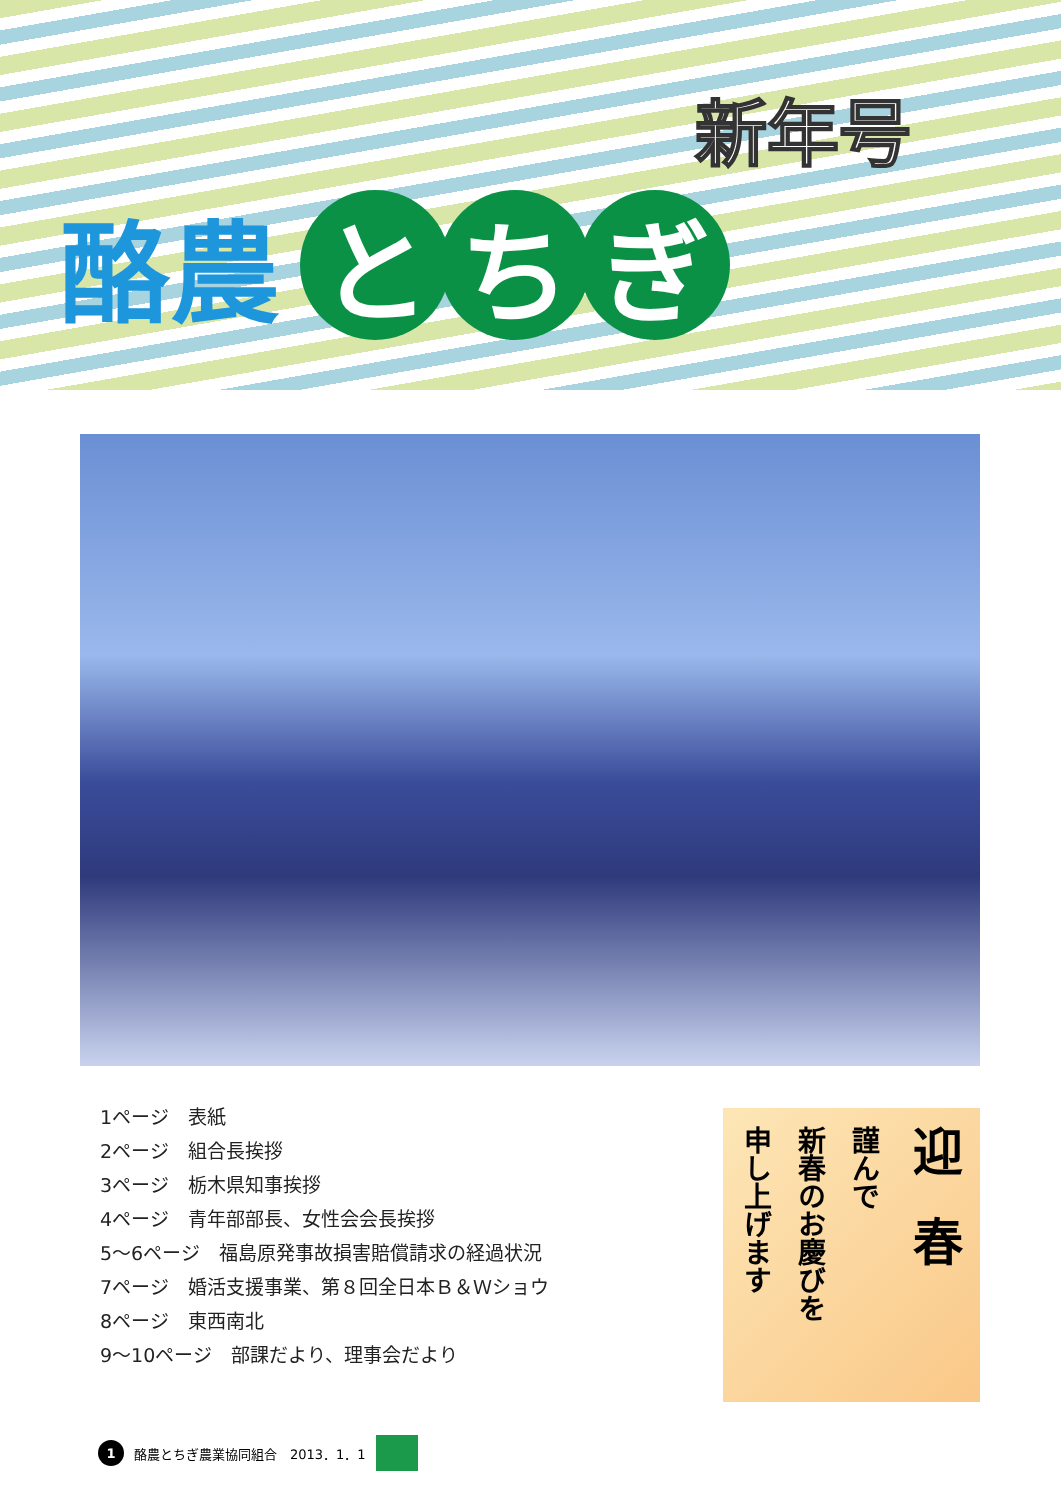新年号
酪農 と ち ぎ
1ページ　表紙
2ページ　組合長挨拶
3ページ　栃木県知事挨拶
4ページ　青年部部長、女性会会長挨拶
5～6ページ　福島原発事故損害賠償請求の経過状況
7ページ　婚活支援事業、第８回全日本Ｂ＆Ｗショウ
8ページ　東西南北
9～10ページ　部課だより、理事会だより
迎春
謹んで
新春のお慶びを
申し上げます
1 酪農とちぎ農業協同組合　2013．1．1